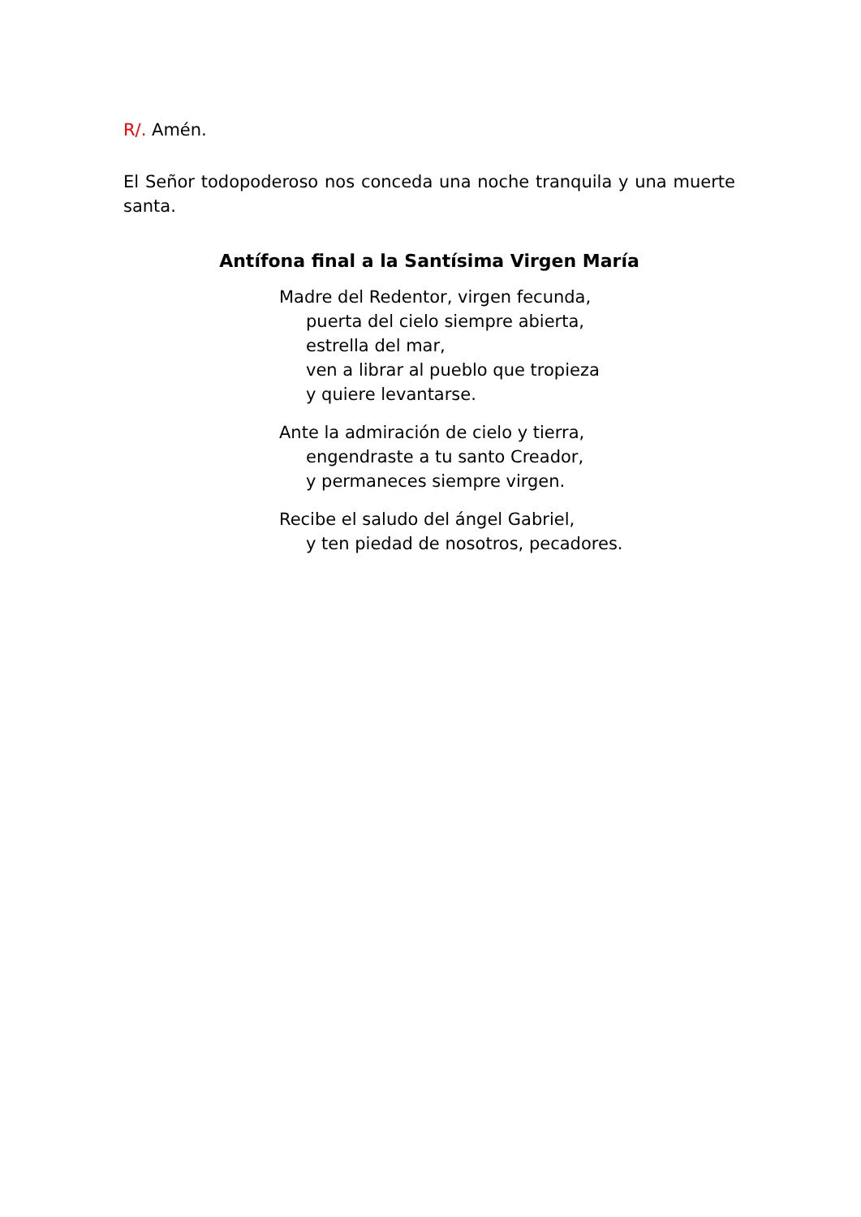R/. Amén.
El Señor todopoderoso nos conceda una noche tranquila y una muerte santa.
Antífona final a la Santísima Virgen María
Madre del Redentor, virgen fecunda,
puerta del cielo siempre abierta,
estrella del mar,
ven a librar al pueblo que tropieza
y quiere levantarse.
Ante la admiración de cielo y tierra,
engendraste a tu santo Creador,
y permaneces siempre virgen.
Recibe el saludo del ángel Gabriel,
y ten piedad de nosotros, pecadores.